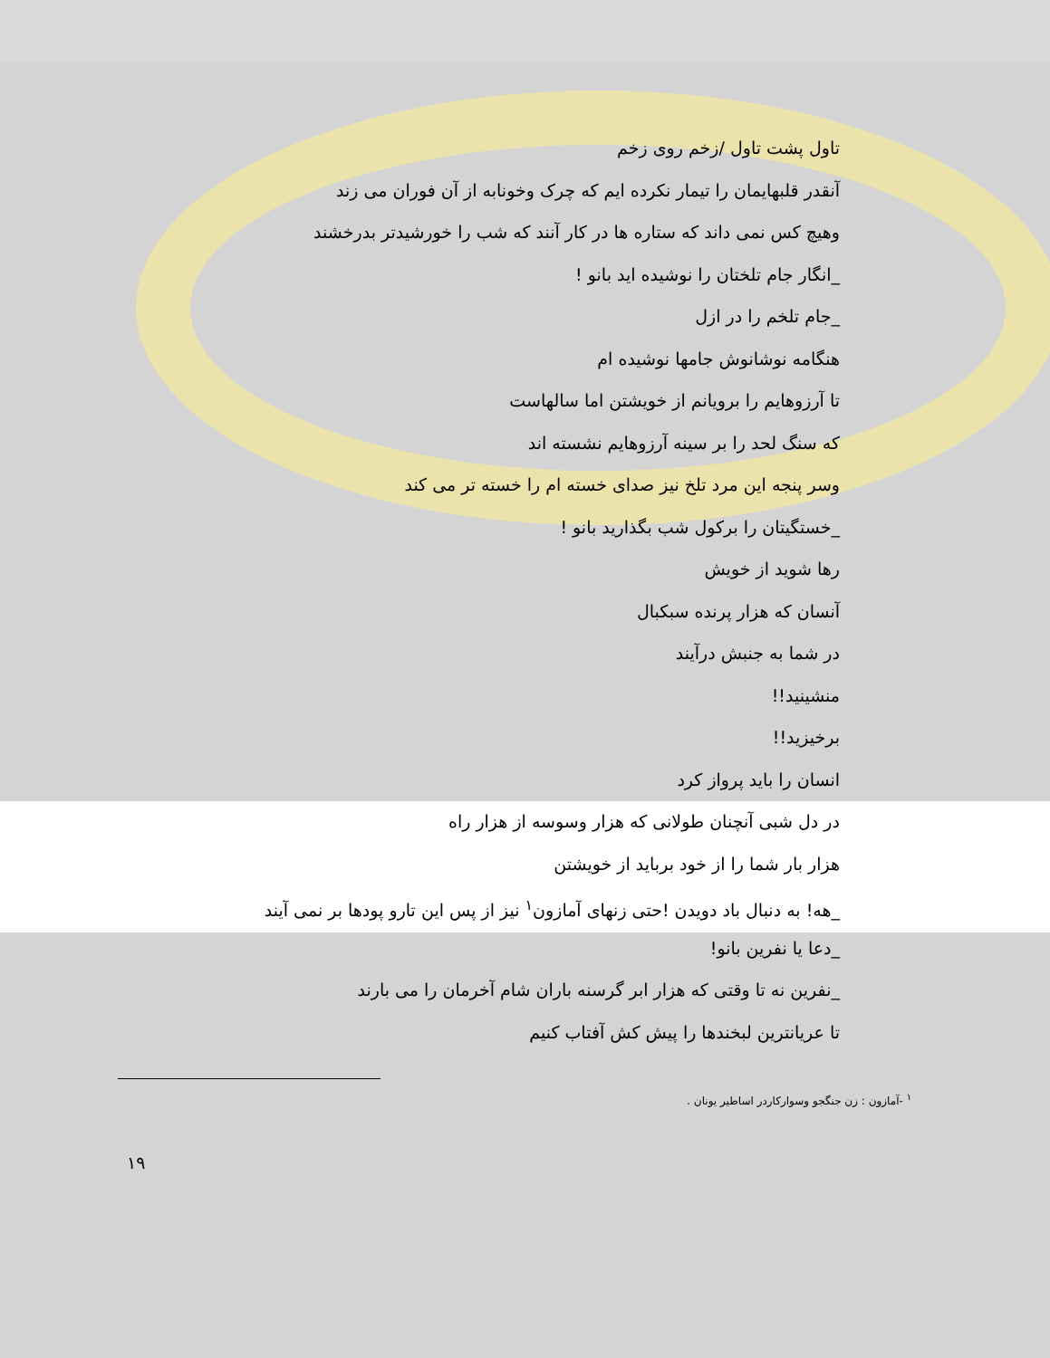تاول پشت تاول /زخم روی زخم
آنقدر قلبهایمان را تیمار نکرده ایم که چرک وخونابه از آن فوران می زند
وهیچ کس نمی داند که ستاره ها در کار آنند که شب را خورشیدتر بدرخشند
_انگار جام تلختان را نوشیده اید بانو !
_جام تلخم را در ازل
هنگامه نوشانوش جامها نوشیده ام
تا آرزوهایم را برویانم از خویشتن اما سالهاست
که سنگ لحد را بر سینه آرزوهایم نشسته اند
وسر پنجه این مرد تلخ نیز صدای خسته ام را خسته تر می کند
_خستگیتان را برکول شب بگذارید بانو !
رها شوید از خویش
آنسان که هزار پرنده سبکبال
در شما به جنبش درآیند
منشینید!!
برخیزید!!
انسان را باید پرواز کرد
در دل شبی آنچنان طولانی که هزار وسوسه از هزار راه
هزار بار شما را از خود برباید از خویشتن
_هه! به دنبال باد دویدن !حتی زنهای آمازون<sup>۱</sup> نیز از پس این تارو پودها بر نمی آیند
_دعا یا نفرین بانو!
_نفرین نه تا وقتی که هزار ابر گرسنه باران شام آخرمان را می بارند
تا عریانترین لبخندها را پیش کش آفتاب کنیم
<sup>۱</sup> -آمازون : زن جنگجو وسوارکاردر اساطیر یونان .
۱۹